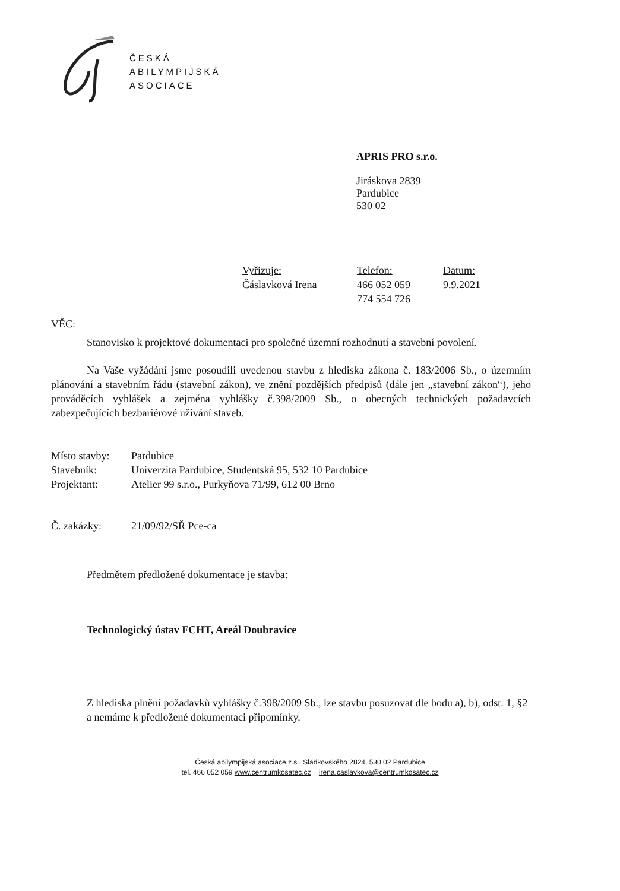ČESKÁ
ABILYMPIJSKÁ
ASOCIACE
APRIS PRO s.r.o.
Jiráskova 2839
Pardubice
530 02
| Vyřizuje: Čáslavková Irena | Telefon: 466 052 059 774 554 726 | Datum: 9.9.2021 |
VĚC:
Stanovisko k projektové dokumentaci pro společné územní rozhodnutí a stavební povolení.
Na Vaše vyžádání jsme posoudili uvedenou stavbu z hlediska zákona č. 183/2006 Sb., o územním plánování a stavebním řádu (stavební zákon), ve znění pozdějších předpisů (dále jen „stavební zákon“), jeho prováděcích vyhlášek a zejména vyhlášky č.398/2009 Sb., o obecných technických požadavcích zabezpečujících bezbariérové užívání staveb.
| Místo stavby: | Pardubice |
| Stavebník: | Univerzita Pardubice, Studentská 95, 532 10 Pardubice |
| Projektant: | Atelier 99 s.r.o., Purkyňova 71/99, 612 00 Brno |
| Č. zakázky: | 21/09/92/SŘ Pce-ca |
Předmětem předložené dokumentace je stavba:
Technologický ústav FCHT, Areál Doubravice
Z hlediska plnění požadavků vyhlášky č.398/2009 Sb., lze stavbu posuzovat dle bodu a), b), odst. 1, §2 a nemáme k předložené dokumentaci připomínky.
Česká abilympijská asociace,z.s.. Sladkovského 2824, 530 02 Pardubice
tel. 466 052 059 www.centrumkosatec.cz irena.caslavkova@centrumkosatec.cz